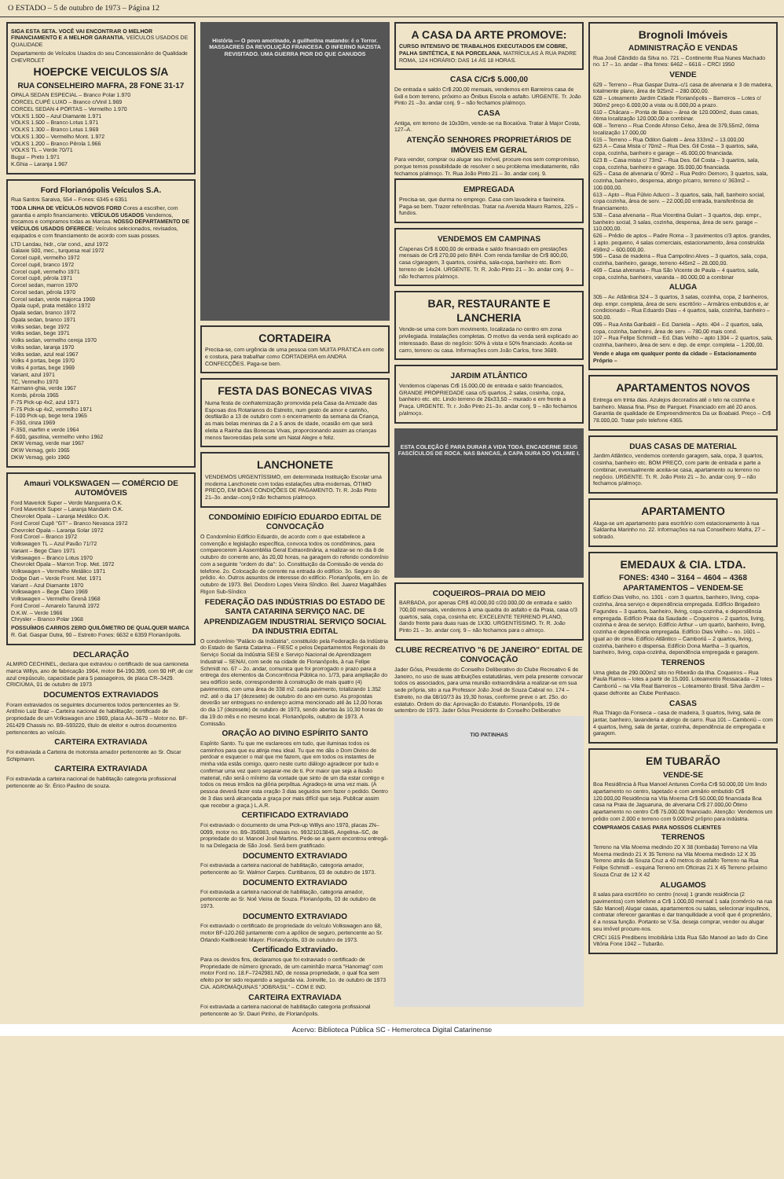O ESTADO – 5 de outubro de 1973 – Página 12
SIGA ESTA SETA. VOCÊ VAI ENCONTRAR O MELHOR FINANCIAMENTO E A MELHOR GARANTIA. VEÍCULOS USADOS DE QUALIDADE
Departamento de Veículos Usados do seu Concessionário de Qualidade CHEVROLET
HOEPCKE VEICULOS S/A
RUA CONSELHEIRO MAFRA, 28 FONE 31-17
OPALA SEDAN ESPECIAL – Branco Polar 1.970
CORCEL CUPÊ LUXO – Branco c/Vinil 1.969
CORCEL SEDAN 4 PORTAS – Vermelho 1.970
VOLKS 1.500 – Azul Diamante 1.971
VOLKS 1.500 – Branco Lotus 1.971
VOLKS 1.300 – Branco Lotus 1.969
VOLKS 1.300 – Vermelho Mont. 1.972
VOLKS 1.200 – Branco Pérola 1.966
VOLKS TL – Verde 70/71
Bugui – Preto 1.971
K.Ghia – Laranja 1.967
Ford Florianópolis Veículos S.A.
Rua Santos Saraiva, 554 – Fones: 6345 e 6351
TODA LINHA DE VEÍCULOS NOVOS FORD Cores a escolher, com garantia e amplo financiamento. VEÍCULOS USADOS Vendemos, trocamos e compramos todas as Marcas. NOSSO DEPARTAMENTO DE VEÍCULOS USADOS OFERECE: Veículos selecionados, revisados, equipados e com financiamento de acordo com suas posses.
LTD Landau, hidr., c/ar cond., azul 1972
Galaxie 500, mec., turquesa real 1972
Corcel cupê, vermelho 1972
Corcel cupê, branco 1972
Corcel cupê, vermelho 1971
Corcel cupê, pérola 1971
Corcel sedan, marron 1970
Corcel sedan, pérola 1970
Corcel sedan, verde majorca 1969
Opala cupê, prata metálico 1972
Opala sedan, branco 1972
Opala sedan, branco 1971
Volks sedan, bege 1972
Volks sedan, bege 1971
Volks sedan, vermelho cereja 1970
Volks sedan, laranja 1970
Volks sedan, azul real 1967
Volks 4 portas, bege 1970
Volks 4 portas, bege 1969
Variant, azul 1971
TC, Vermelho 1970
Karmann-ghia, verde 1967
Kombi, pérola 1965
F-75 Pick-up 4x2, azul 1971
F-75 Pick-up 4x2, vermelho 1971
F-100 Pick-up, bege terra 1965
F-350, cinza 1969
F-350, marfim e verde 1964
F-600, gasolina, vermelho vinho 1962
DKW Vemag, verde mar 1967
DKW Vemag, gelo 1965
DKW Vemag, gelo 1960
Amauri VOLKSWAGEN — COMÉRCIO DE AUTOMÓVEIS
Ford Maverick Super – Verde Mangueira O.K.
Ford Maverick Super – Laranja Mandarin O.K.
Chevrolet Opala – Laranja Metálico O.K.
Ford Corcel Cupê "GT" – Branco Nevasca 1972
Chevrolet Opala – Laranja Solar 1972
Ford Corcel – Branco 1972
Volkswagen TL – Azul Pavão 71/72
Variant – Bege Claro 1971
Volkswagen – Branco Lotus 1970
Chevrolet Opala – Marron Trop. Met. 1972
Volkswagen – Vermelho Metálico 1971
Dodge Dart – Verde Front. Met. 1971
Variant – Azul Diamante 1970
Volkswagen – Bege Claro 1969
Volkswagen – Vermelho Grená 1968
Ford Corcel – Amarelo Tarumã 1972
D.K.W. – Verde 1966
Chrysler – Branco Polar 1968
POSSUÍMOS CARROS ZERO QUILÔMETRO DE QUALQUER MARCA R. Gal. Gaspar Dutra, 90 – Estreito Fones: 6632 e 6359 Florianópolis.
DECLARAÇÃO
ALMIRO CECHINEL, declara que extraviou o certificado de sua camioneta marca Willys, ano de fabricação 1964, motor B4-190.399, com 90 HP, de cor azul crepúsculo, capacidade para 5 passageiros, de placa CR–3429. CRICIÚMA, 01 de outubro de 1973
DOCUMENTOS EXTRAVIADOS
Foram extraviados os seguintes documentos todos pertencentes ao Sr. Antônio Luiz Braz – Carteira nacional de habilitação; certificado de propriedade de um Volkswagen ano 1969, placa AA–3679 – Motor no. BF-261429 Chassis no. B9–593220, título de eleitor e outros documentos pertencentes ao veículo.
CARTEIRA EXTRAVIADA
Foi extraviada a Carteira de motorista amador pertencente ao Sr. Oscar Schipmann.
CARTEIRA EXTRAVIADA
Foi extraviada a carteira nacional de habilitação categoria profissional pertencente ao Sr. Érico Paulino de souza.
História — O povo amotinado, a guilhotina matando: é o Terror. MASSACRES DA REVOLUÇÃO FRANCESA. O INFERNO NAZISTA REVISITADO. UMA GUERRA PIOR DO QUE CANUDOS
CORTADEIRA
Precisa-se, com urgência de uma pessoa com MUITA PRÁTICA em corte e costura, para trabalhar como CORTADEIRA em ANDRA CONFECÇÕES. Paga-se bem.
FESTA DAS BONECAS VIVAS
Numa festa de confraternização promovida pela Casa da Amizade das Esposas dos Rotarianos do Estreito, num gesto de amor e carinho, desfilarão a 13 de outubro com o encerramento da semana da Criança, as mais belas meninas da 2 a 5 anos de idade, ocasião em que será eleita a Rainha das Bonecas Vivas, proporcionando assim as crianças menos favorecidas pela sorte um Natal Alegre e feliz.
LANCHONETE
VENDEMOS URGENTÍSSIMO, em determinada Instituição Escolar uma moderna Lanchonete com todas estalações ultra-modernas, ÓTIMO PREÇO, EM BOAS CONDIÇÕES DE PAGAMENTO. Tr. R. João Pinto 21–3o. andar–conj.9 não fechamos p/almoço.
CONDOMÍNIO EDIFÍCIO EDUARDO EDITAL DE CONVOCAÇÃO
O Condomínio Edifício Eduardo, de acordo com o que estabelece a convenção e legislação específica, convoca todos os condôminos, para comparecerem à Assembléia Geral Extraordinária, a realizar-se no dia 8 de outubro do corrente ano, às 20,00 horas, na garagem do referido condomínio com a seguinte "ordem do dia": 1o. Constituição da Comissão de venda do telefone. 2o. Colocação de corrente na entrada do edifício. 3o. Seguro do prédio. 4o. Outros assuntos de interesse do edifício. Florianópolis, em 1o. de outubro de 1973. Bel. Deodoro Lopes Vieira Síndico. Bel. Juarez Magalhães Rigon Sub-Síndico
FEDERAÇÃO DAS INDÚSTRIAS DO ESTADO DE SANTA CATARINA SERVIÇO NAC. DE APRENDIZAGEM INDUSTRIAL SERVIÇO SOCIAL DA INDUSTRIA EDITAL
O condomínio "Palácio da Indústria", constituído pela Federação da Indústria do Estado de Santa Catarina – FIESC e pelos Departamentos Regionais do Serviço Social da Indústria SESI e Serviço Nacional de Aprendizagem Industrial – SENAI, com sede na cidade de Florianópolis, à rua Felipe Schmidt no. 67 – 2o. andar, comunica que foi prorrogado o prazo para a entrega dos elementos da Concorrência Pública no. 1/73, para ampliação do seu edifício sede, correspondente à construção de mais quatro (4) pavimentos, com uma área de 338 m2. cada pavimento, totalizando 1.352 m2. até o dia 17 (dezesete) de outubro do ano em curso. As propostas deverão ser entregues no endereço acima mencionado até às 12,00 horas do dia 17 (dezesete) de outubro de 1973, sendo abertas às 10,30 horas do dia 19 do mês e no mesmo local. Florianópolis, outubro de 1973. A Comissão.
ORAÇÃO AO DIVINO ESPÍRITO SANTO
Espírito Santo. Tu que me esclareces em tudo, que iluminas todos os caminhos para que eu atinja meu ideal. Tu que me dás o Dom Divino de perdoar e esquecer o mal que me fazem, que em todos os instantes de minha vida estás comigo, quero neste curto diálogo agradecer por tudo e confirmar uma vez quero separar-me de ti. Por maior que seja a ilusão material, não será o mínimo da vontade que sinto de um dia estar contigo e todos os meus irmãos na glória perpétua. Agradeço-te uma vez mais. (A pessoa deverá fazer esta oração 3 dias seguidos sem fazer o pedido. Dentro de 3 dias será alcançada a graça por mais difícil que seja. Publicar assim que receber a graça.) L.A.R.
CERTIFICADO EXTRAVIADO
Foi extraviado o documento de uma Pick-up Willys ano 1970, placas ZN–0099, motor no. B9–356983, chassis no. 99321013845, Angelina–SC, de propriedade do sr. Manoel José Martins. Pede-se a quem encontrou entregá-lo na Delegacia de São José. Será bem gratificado.
DOCUMENTO EXTRAVIADO
Foi extraviada a carteira nacional de habilitação, categoria amador, pertencente ao Sr. Walmor Carpes. Curitibanos, 03 de outubro de 1973.
DOCUMENTO EXTRAVIADO
Foi extraviada a carteira nacional de habilitação, categoria amador, pertencente ao Sr. Noé Vieira de Souza. Florianópolis, 03 de outubro de 1973.
DOCUMENTO EXTRAVIADO
Foi extraviado o certificado de propriedade do veículo Volkswagen ano 68, motor BF-120.260 juntamente com a apólice de seguro, pertencente ao Sr. Orlando Kwitkoeski Mayer. Florianópolis, 03 de outubro de 1973.
Certificado Extraviado.
Para os devidos fins, declaramos que foi extraviado o certificado de Propriedade de número ignorado, de um caminhão marca "Hanomag" com motor Ford no. 18.F–7242981.ND, de nossa propriedade, o qual fica sem efeito por ter sido requerido a segunda via. Joinville, 1o. de outubro de 1973 CIA. AGROMÁQUINAS "JOBRASIL" – COM E IND.
CARTEIRA EXTRAVIADA
Foi extraviada a carteira nacional de habilitação categoria profissional pertencente ao Sr. Dauri Pinho, de Florianópolis.
A CASA DA ARTE PROMOVE:
CURSO INTENSIVO DE TRABALHOS EXECUTADOS EM COBRE, PALHA SINTÉTICA, E NA PORCELANA. MATRÍCULAS À RUA PADRE ROMA, 124 HORÁRIO: DAS 14 ÀS 18 HORAS.
CASA C/Cr$ 5.000,00
De entrada e saldo Cr$ 200,00 mensais, vendemos em Barreiros casa de 6x8 e bom terreno, próximo ao Ônibus Escola e asfalto. URGENTE. Tr. João Pinto 21 –3o. andar conj. 9 – não fechamos p/almoço.
CASA
Antiga, em terreno de 10x30m, vende-se na Bocaiúva. Tratar à Major Costa, 127–A.
ATENÇÃO SENHORES PROPRIETÁRIOS DE IMÓVEIS EM GERAL
Para vender, comprar ou alugar seu imóvel, procure-nos sem compromisso, porque temos possibilidade de resolver o seu problema imediatamente, não fechamos p/almoço. Tr. Rua João Pinto 21 – 3o. andar conj. 9.
EMPREGADA
Precisa-se, que durma no emprego. Casa com lavadeira e faxineira. Paga-se bem. Trazer referências. Tratar na Avenida Mauro Ramos, 225 – fundos.
VENDEMOS EM CAMPINAS
C/apenas Cr$ 8.000,00 de entrada e saldo financiado em prestações mensais de Cr$ 270,00 pelo BNH. Com renda familiar de Cr$ 800,00, casa c/garagem, 3 quartos, cosinha, sala-copa, banheiro etc. Bom terreno de 14x24. URGENTE. Tr. R. João Pinto 21 – 3o. andar conj. 9 – não fechamos p/almoço.
BAR, RESTAURANTE E LANCHERIA
Vende-se uma com bom movimento, localizada no centro em zona privilegiada. Instalações completas. O motivo da venda será explicado ao interessado. Base do negócio: 50% à vista e 50% financiado. Aceita-se carro, terreno ou casa. Informações com João Carlos, fone 3689.
JARDIM ATLÂNTICO
Vendemos c/apenas Cr$ 15.000,00 de entrada e saldo financiados, GRANDE PROPRIEDADE casa c/5 quartos, 2 salas, cosinha, copa, banheiro etc. etc. Lindo terreno de 26x33,50 – murado e em frente a Praça. URGENTE. Tr. r. João Pinto 21–3o. andar conj. 9 – não fechamos p/almoço.
ESTA COLEÇÃO É PARA DURAR A VIDA TODA. ENCADERNE SEUS FASCÍCULOS DE ROCA. NAS BANCAS, A CAPA DURA DO VOLUME I.
COQUEIROS–PRAIA DO MEIO
BARBADA, por apenas CR$ 40.000,00 c/20.000,00 de entrada e saldo 700,00 mensais, vendemos à uma quadra do asfalto e da Praia, casa c/3 quartos, sala, copa, cosinha etc. EXCELENTE TERRENO PLANO, dando frente para duas ruas de 1X30. URGENTÍSSIMO. Tr. R. João Pinto 21 – 3o. andar conj. 9 – não fechamos para o almoço.
CLUBE RECREATIVO "6 DE JANEIRO" EDITAL DE CONVOCAÇÃO
Jader Góss, Presidente do Conselho Deliberativo do Clube Recreativo 6 de Janeiro, no uso de suas atribuições estatutárias, vem pela presente convocar todos os associados, para uma reunião extraordinária a realizar-se em sua sede própria, sito a rua Professor João José de Souza Cabral no. 174 – Estreito, no dia 08/10/73 às 19,30 horas, conforme preve o art. 25o. do estatuto. Ordem do dia: Aprovação do Estatuto. Florianópolis, 19 de setembro de 1973. Jader Góss Presidente do Conselho Deliberativo
TIO PATINHAS
Brognoli Imóveis
ADMINISTRAÇÃO E VENDAS
Rua José Cândido da Silva no. 721 – Continente Rua Nunes Machado no. 17 – 1o. andar – ilha fones: 6462 – 6616 – CRCI 1950
VENDE
629 – Terreno – Rua Gaspar Dutra–c/1 casa de alvenaria e 3 de madeira, totalmente plano, área de 925m2 – 280.000,00.
628 – Loteamento Jardim Cidade Florianópolis – Barreiros – Lotes c/ 360m2 preço 6.000,00 a vista ou 8.000,00 a prazo.
610 – Chácara – Ponta de Baixo – área de 120.000m2, duas casas, ótima localização 120.000,00 a combinar.
608 – Terreno – Rua Conde Afonso Celso, área de 379,55m2, ótima localização 17.000,00
615 – Terreno – Rua Odilon Galotti – área 333m2 – 13.000,00
623 A – Casa Mista c/ 70m2 – Rua Des. Gil Costa – 3 quartos, sala, copa, cozinha, banheiro e garage – 45.000,00 financiada.
623 B – Casa mista c/ 73m2 – Rua Des. Gil Costa – 3 quartos, sala, copa, cozinha, banheiro e garage. 35.000,00 financiada.
625 – Casa de alvenaria c/ 90m2 – Rua Pedro Demoro, 3 quartos, sala, cozinha, banheiro, despensa, abrigo p/carro, terreno c/ 363m2 – 100.000,00.
613 – Apto – Rua Fúlvio Aducci – 3 quartos, sala, hall, banheiro social, copa cozinha, área de serv. – 22.000,00 entrada, transferência de financiamento.
538 – Casa alvenaria – Rua Vicentina Gulart – 3 quartos, dep. empr., banheiro social, 3 salas, cozinha, despensa, área de serv. garage – 110.000,00.
626 – Prédio de aptos – Padre Roma – 3 pavimentos c/3 aptos. grandes, 1 apto. pequeno, 4 salas comerciais, estacionamento, área construída 459m2 – 600.000,00.
596 – Casa de madeira – Rua Campolino Alves – 3 quartos, sala, copa, cozinha, banheiro, garage, terreno 445m2 – 28.000,00.
469 – Casa alvenaria – Rua São Vicente de Paula – 4 quartos, sala, copa, cozinha, banheiro, varanda – 80.000,00 a combinar
ALUGA
305 – Av. Atlântica 324 – 3 quartos, 3 salas, cozinha, copa, 2 banheiros, dep. empr. completa, área de serv. escritório – Armários embutidos e, ar condicionado – Rua Eduardo Dias – 4 quartos, sala, cozinha, banheiro – 500,00.
095 – Rua Anita Garibaldi – Ed. Daniela – Apto. 404 – 2 quartos, sala, copa, cozinha, banheiro, área de serv. – 780,00 mais cond.
107 – Rua Felipe Schmidt – Ed. Dias Velho – apto 1304 – 2 quartos, sala, cozinha, banheiro, área de serv. e dep. de empr. completa – 1.200,00.
Vende e aluga em qualquer ponto da cidade – Estacionamento Próprio –
APARTAMENTOS NOVOS
Entrega em trinta dias. Azulejos decorados até o teto na cozinha e banheiro. Massa fina. Piso de Parquet. Financiado em até 20 anos. Garantia de qualidade de Empreendimentos Da ux Boabaid. Preço – Cr$ 78.000,00. Tratar pelo telefone 4365.
DUAS CASAS DE MATERIAL
Jardim Atlântico, vendemos contendo garagem, sala, copa, 3 quartos, cosinha, banheiro etc. BOM PREÇO, com parte de entrada e parte a combinar, eventualmente aceita-se casa, apartamento ou terreno no negócio. URGENTE. Tr. R. João Pinto 21 – 3o. andar conj. 9 – não fechamos p/almoço.
APARTAMENTO
Aluga-se um apartamento para escritório com estacionamento à rua Saldanha Marinho no. 22. Informações na rua Conselheiro Mafra, 27 – sobrado.
EMEDAUX & CIA. LTDA.
FONES: 4340 – 3164 – 4604 – 4368 APARTAMENTOS – VENDEM-SE
Edifício Dias Velho, no. 1301 - com 3 quartos, banheiro, living, copa-cozinha, área serviço e dependência empregada. Edifício Brigadeiro Fagundes – 3 quartos, banheiro, living, copa-cozinha, e dependência empregada. Edifício Praia da Saudade – Coqueiros – 2 quartos, living, cozinha e área de serviço. Edifício Arthur – um quarto, banheiro, living, cozinha e dependência empregada. Edifício Dias Velho – no. 1601 – igual ao de cima. Edifício Atlântico – Camboriú – 2 quartos, living, cozinha, banheiro e dispensa. Edifício Dona Martha – 3 quartos, banheiro, living, copa-cozinha, dependência empregada e garagem.
TERRENOS
Uma gleba de 290.000m2 sito no Ribeirão da Ilha. Coqueiros – Rua Paula Ramos – lotes a partir de 15.000. Loteamento Ressacada – 2 lotes Camboriú – na Vila Real Barreiros – Loteamento Brasil. Silva Jardim – quase defronte ao Clube Penhasco.
CASAS
Rua Thiago da Fonseca – casa de madeira, 3 quartos, living, sala de jantar, banheiro, lavanderia e abrigo de carro. Rua 101 – Camboriú – com 4 quartos, living, sala de jantar, cozinha, dependência de empregada e garagem.
EM TUBARÃO
VENDE-SE
Boa Residência à Rua Manoel Antunes Corrêa Cr$ 50.000,00 Um lindo apartamento no centro, tapetado e com armário embutido Cr$ 120.000,00 Residência na Vila Moema Cr$ 50.000,00 financiada Boa casa na Praia de Jaguaruna, de alvenaria Cr$ 27.000,00 Ótimo apartamento no centro Cr$ 75.000,00 financiado. Atenção: Vendemos um prédio com 2.000 e terreno com 9.000m2 próprio para indústria.
COMPRAMOS CASAS PARA NOSSOS CLIENTES
TERRENOS
Terreno na Vila Moema medindo 20 X 38 (lombada) Terreno na Vila Moema medindo 21 X 35 Terreno na Vila Moema medindo 12 X 35 Terreno atrás da Souza Cruz a 40 metros do asfalto Terreno na Rua Felipe Schmidt – esquina Terreno em Oficinas 21 X 45 Terreno próximo Souza Cruz de 12 X 42
ALUGAMOS
8 salas para escritório no centro (nova) 1 grande residência (2 pavimentos) com telefone a Cr$ 1.000,00 mensal 1 sala (comércio na rua São Manoel) Alugar casas, apartamentos ou salas, selecionar inquilinos, contratar oferecer garantias e dar tranquilidade a você que é proprietário, é a nossa função. Portanto se V.Sa. deseja comprar, vender ou alugar seu imóvel procure-nos.
CRCI 1615 Predibens Imobiliária Ltda Rua São Manoel ao lado do Cine Vitória Fone 1042 – Tubarão.
Acervo: Biblioteca Pública SC - Hemeroteca Digital Catarinense